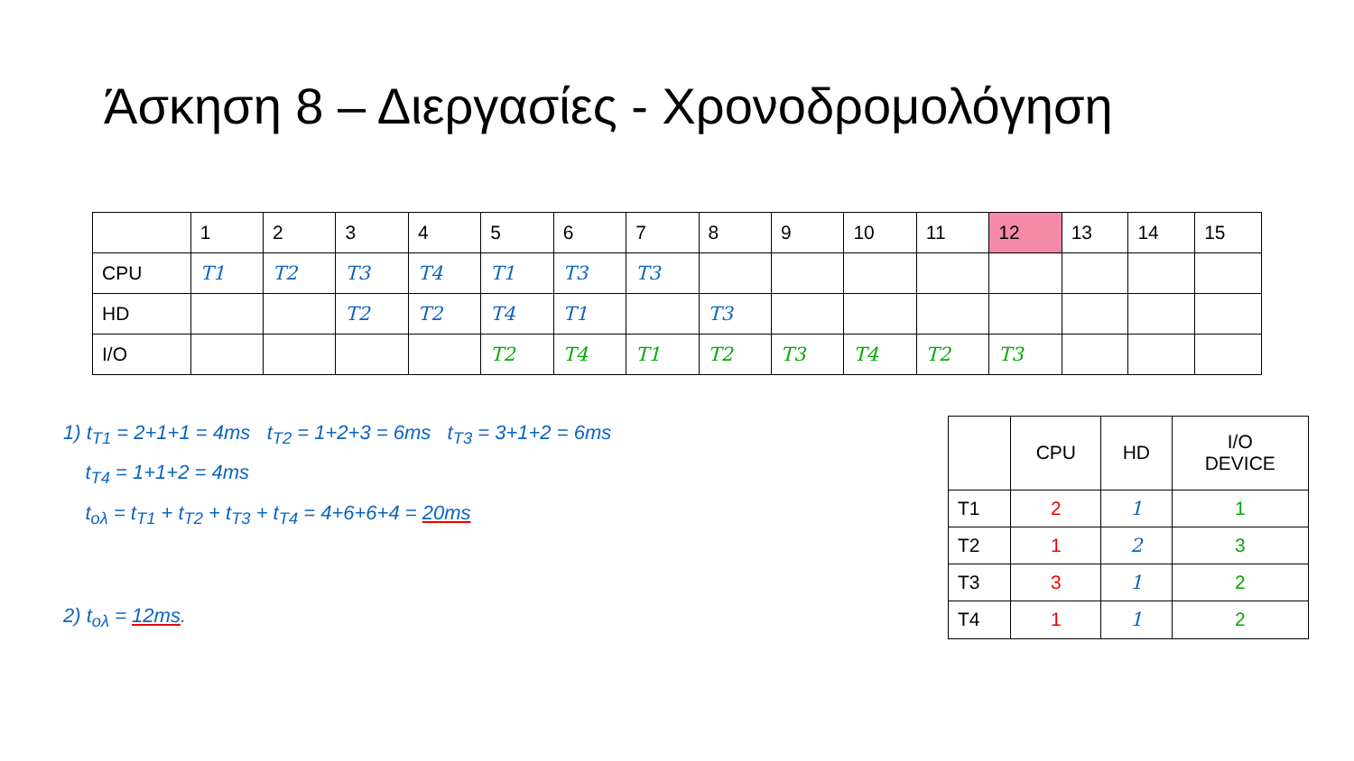Άσκηση 8 – Διεργασίες - Χρονοδρομολόγηση
| | 1 | 2 | 3 | 4 | 5 | 6 | 7 | 8 | 9 | 10 | 11 | 12 | 13 | 14 | 15 |
| CPU | T1 | T2 | T3 | T4 | T1 | T3 | T3 | | | | | | | | |
| HD | | | T2 | T2 | T4 | T1 | | T3 | | | | | | | |
| I/O | | | | | T2 | T4 | T1 | T2 | T3 | T4 | T2 | T3 | | | |
1) t<sub>T1</sub> = 2+1+1 = 4ms t<sub>T2</sub> = 1+2+3 = 6ms t<sub>T3</sub> = 3+1+2 = 6ms
t<sub>T4</sub> = 1+1+2 = 4ms
t<sub>ολ</sub> = t<sub>T1</sub> + t<sub>T2</sub> + t<sub>T3</sub> + t<sub>T4</sub> = 4+6+6+4 = 20ms
2) t<sub>ολ</sub> = 12ms.
| | CPU | HD | I/O DEVICE |
| T1 | 2 | 1 | 1 |
| T2 | 1 | 2 | 3 |
| T3 | 3 | 1 | 2 |
| T4 | 1 | 1 | 2 |